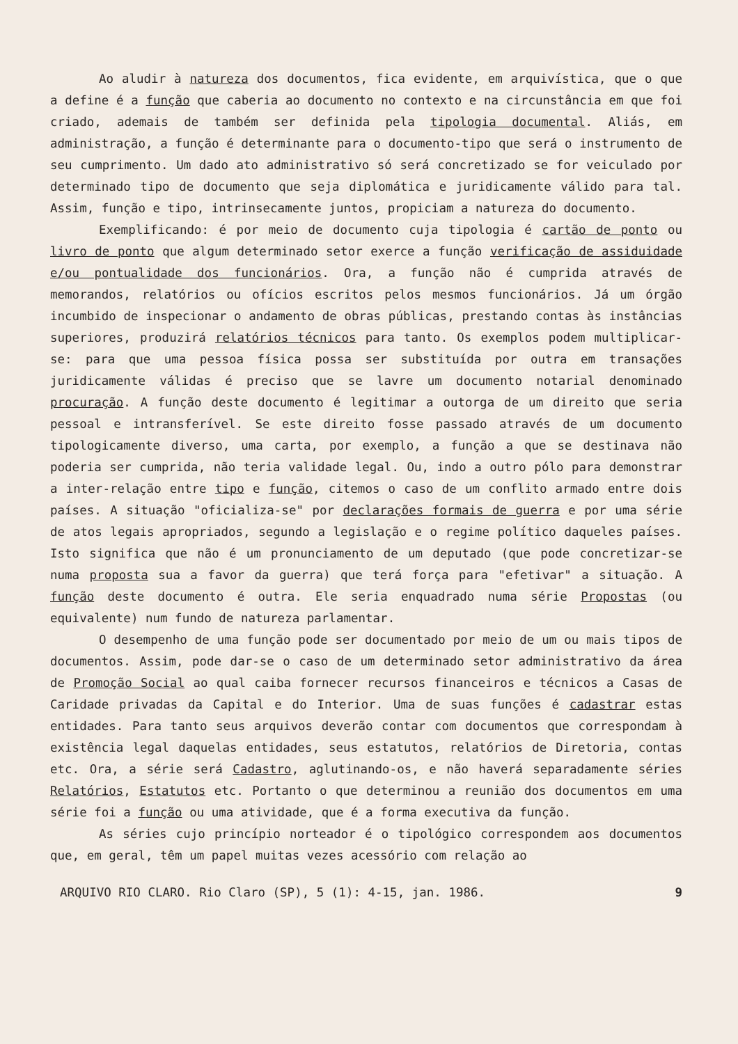Ao aludir à natureza dos documentos, fica evidente, em arquivística, que o que a define é a função que caberia ao documento no contexto e na circunstância em que foi criado, ademais de também ser definida pela tipologia documental. Aliás, em administração, a função é determinante para o documento-tipo que será o instrumento de seu cumprimento. Um dado ato administrativo só será concretizado se for veiculado por determinado tipo de documento que seja diplomática e juridicamente válido para tal. Assim, função e tipo, intrinsecamente juntos, propiciam a natureza do documento.
Exemplificando: é por meio de documento cuja tipologia é cartão de ponto ou livro de ponto que algum determinado setor exerce a função verificação de assiduidade e/ou pontualidade dos funcionários. Ora, a função não é cumprida através de memorandos, relatórios ou ofícios escritos pelos mesmos funcionários. Já um órgão incumbido de inspecionar o andamento de obras públicas, prestando contas às instâncias superiores, produzirá relatórios técnicos para tanto. Os exemplos podem multiplicar-se: para que uma pessoa física possa ser substituída por outra em transações juridicamente válidas é preciso que se lavre um documento notarial denominado procuração. A função deste documento é legitimar a outorga de um direito que seria pessoal e intransferível. Se este direito fosse passado através de um documento tipologicamente diverso, uma carta, por exemplo, a função a que se destinava não poderia ser cumprida, não teria validade legal. Ou, indo a outro pólo para demonstrar a inter-relação entre tipo e função, citemos o caso de um conflito armado entre dois países. A situação "oficializa-se" por declarações formais de guerra e por uma série de atos legais apropriados, segundo a legislação e o regime político daqueles países. Isto significa que não é um pronunciamento de um deputado (que pode concretizar-se numa proposta sua a favor da guerra) que terá força para "efetivar" a situação. A função deste documento é outra. Ele seria enquadrado numa série Propostas (ou equivalente) num fundo de natureza parlamentar.
O desempenho de uma função pode ser documentado por meio de um ou mais tipos de documentos. Assim, pode dar-se o caso de um determinado setor administrativo da área de Promoção Social ao qual caiba fornecer recursos financeiros e técnicos a Casas de Caridade privadas da Capital e do Interior. Uma de suas funções é cadastrar estas entidades. Para tanto seus arquivos deverão contar com documentos que correspondam à existência legal daquelas entidades, seus estatutos, relatórios de Diretoria, contas etc. Ora, a série será Cadastro, aglutinando-os, e não haverá separadamente séries Relatórios, Estatutos etc. Portanto o que determinou a reunião dos documentos em uma série foi a função ou uma atividade, que é a forma executiva da função.
As séries cujo princípio norteador é o tipológico correspondem aos documentos que, em geral, têm um papel muitas vezes acessório com relação ao
ARQUIVO RIO CLARO. Rio Claro (SP), 5 (1): 4-15, jan. 1986. 9